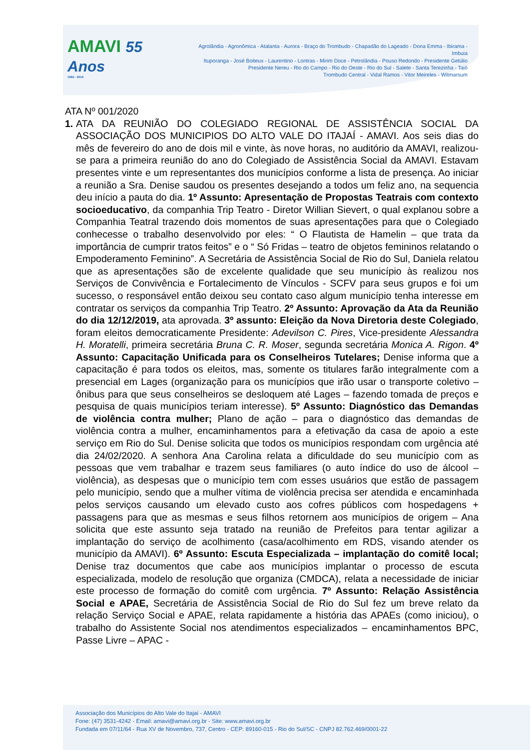AMAVI 55 Anos
1964 - 2019
Agrolândia - Agronômica - Atalanta - Aurora - Braço do Trombudo - Chapadão do Lageado - Dona Emma - Ibirama - Imbuia
Ituporanga - José Boiteux - Laurentino - Lontras - Mirim Doce - Petrolândia - Pouso Redondo - Presidente Getúlio
Presidente Nereu - Rio do Campo - Rio do Oeste - Rio do Sul - Salete - Santa Terezinha - Taió
Trombudo Central - Vidal Ramos - Vitor Meireles - Witmarsum
ATA Nº 001/2020
1.
ATA DA REUNIÃO DO COLEGIADO REGIONAL DE ASSISTÊNCIA SOCIAL DA ASSOCIAÇÃO DOS MUNICIPIOS DO ALTO VALE DO ITAJAÍ - AMAVI. Aos seis dias do mês de fevereiro do ano de dois mil e vinte, às nove horas, no auditório da AMAVI, realizou-se para a primeira reunião do ano do Colegiado de Assistência Social da AMAVI. Estavam presentes vinte e um representantes dos municípios conforme a lista de presença. Ao iniciar a reunião a Sra. Denise saudou os presentes desejando a todos um feliz ano, na sequencia deu início a pauta do dia. 1º Assunto: Apresentação de Propostas Teatrais com contexto socioeducativo, da companhia Trip Teatro - Diretor Willian Sievert, o qual explanou sobre a Companhia Teatral trazendo dois momentos de suas apresentações para que o Colegiado conhecesse o trabalho desenvolvido por eles: “ O Flautista de Hamelin – que trata da importância de cumprir tratos feitos” e o “ Só Fridas – teatro de objetos femininos relatando o Empoderamento Feminino”. A Secretária de Assistência Social de Rio do Sul, Daniela relatou que as apresentações são de excelente qualidade que seu município às realizou nos Serviços de Convivência e Fortalecimento de Vínculos - SCFV para seus grupos e foi um sucesso, o responsável então deixou seu contato caso algum município tenha interesse em contratar os serviços da companhia Trip Teatro. 2º Assunto: Aprovação da Ata da Reunião do dia 12/12/2019, ata aprovada. 3º assunto: Eleição da Nova Diretoria deste Colegiado, foram eleitos democraticamente Presidente: Adevilson C. Pires, Vice-presidente Alessandra H. Moratelli, primeira secretária Bruna C. R. Moser, segunda secretária Monica A. Rigon. 4º Assunto: Capacitação Unificada para os Conselheiros Tutelares; Denise informa que a capacitação é para todos os eleitos, mas, somente os titulares farão integralmente com a presencial em Lages (organização para os municípios que irão usar o transporte coletivo – ônibus para que seus conselheiros se desloquem até Lages – fazendo tomada de preços e pesquisa de quais municípios teriam interesse). 5º Assunto: Diagnóstico das Demandas de violência contra mulher; Plano de ação – para o diagnóstico das demandas de violência contra a mulher, encaminhamentos para a efetivação da casa de apoio a este serviço em Rio do Sul. Denise solicita que todos os municípios respondam com urgência até dia 24/02/2020. A senhora Ana Carolina relata a dificuldade do seu município com as pessoas que vem trabalhar e trazem seus familiares (o auto índice do uso de álcool – violência), as despesas que o município tem com esses usuários que estão de passagem pelo município, sendo que a mulher vítima de violência precisa ser atendida e encaminhada pelos serviços causando um elevado custo aos cofres públicos com hospedagens + passagens para que as mesmas e seus filhos retornem aos municípios de origem – Ana solicita que este assunto seja tratado na reunião de Prefeitos para tentar agilizar a implantação do serviço de acolhimento (casa/acolhimento em RDS, visando atender os município da AMAVI). 6º Assunto: Escuta Especializada – implantação do comitê local; Denise traz documentos que cabe aos municípios implantar o processo de escuta especializada, modelo de resolução que organiza (CMDCA), relata a necessidade de iniciar este processo de formação do comitê com urgência. 7º Assunto: Relação Assistência Social e APAE, Secretária de Assistência Social de Rio do Sul fez um breve relato da relação Serviço Social e APAE, relata rapidamente a história das APAEs (como iniciou), o trabalho do Assistente Social nos atendimentos especializados – encaminhamentos BPC, Passe Livre – APAC -
Associação dos Municípios do Alto Vale do Itajaí - AMAVI
Fone: (47) 3531-4242 - Email: amavi@amavi.org.br - Site: www.amavi.org.br
Fundada em 07/11/64 - Rua XV de Novembro, 737, Centro - CEP: 89160-015 - Rio do Sul/SC - CNPJ 82.762.469/0001-22